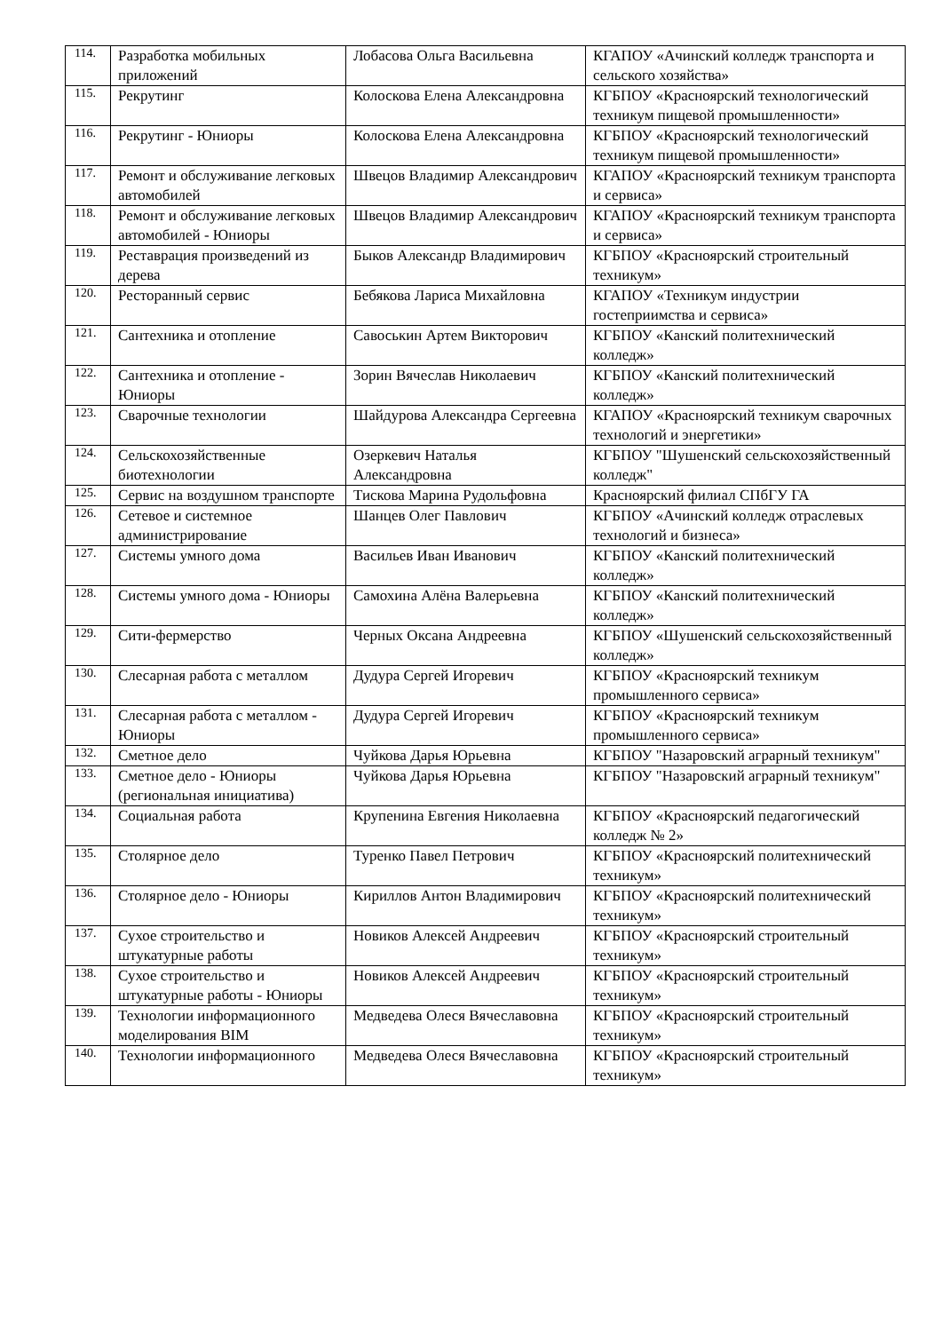| 114. | Разработка мобильных приложений | Лобасова Ольга Васильевна | КГАПОУ «Ачинский колледж транспорта и сельского хозяйства» |
| 115. | Рекрутинг | Колоскова Елена Александровна | КГБПОУ «Красноярский технологический техникум пищевой промышленности» |
| 116. | Рекрутинг - Юниоры | Колоскова Елена Александровна | КГБПОУ «Красноярский технологический техникум пищевой промышленности» |
| 117. | Ремонт и обслуживание легковых автомобилей | Швецов Владимир Александрович | КГАПОУ «Красноярский техникум транспорта и сервиса» |
| 118. | Ремонт и обслуживание легковых автомобилей - Юниоры | Швецов Владимир Александрович | КГАПОУ «Красноярский техникум транспорта и сервиса» |
| 119. | Реставрация произведений из дерева | Быков Александр Владимирович | КГБПОУ «Красноярский строительный техникум» |
| 120. | Ресторанный сервис | Бебякова Лариса Михайловна | КГАПОУ «Техникум индустрии гостеприимства и сервиса» |
| 121. | Сантехника и отопление | Савоськин Артем Викторович | КГБПОУ «Канский политехнический колледж» |
| 122. | Сантехника и отопление - Юниоры | Зорин Вячеслав Николаевич | КГБПОУ «Канский политехнический колледж» |
| 123. | Сварочные технологии | Шайдурова Александра Сергеевна | КГАПОУ «Красноярский техникум сварочных технологий и энергетики» |
| 124. | Сельскохозяйственные биотехнологии | Озеркевич Наталья Александровна | КГБПОУ "Шушенский сельскохозяйственный колледж" |
| 125. | Сервис на воздушном транспорте | Тискова Марина Рудольфовна | Красноярский филиал СПбГУ ГА |
| 126. | Сетевое и системное администрирование | Шанцев Олег Павлович | КГБПОУ «Ачинский колледж отраслевых технологий и бизнеса» |
| 127. | Системы умного дома | Васильев Иван Иванович | КГБПОУ «Канский политехнический колледж» |
| 128. | Системы умного дома - Юниоры | Самохина Алёна Валерьевна | КГБПОУ «Канский политехнический колледж» |
| 129. | Сити-фермерство | Черных Оксана Андреевна | КГБПОУ «Шушенский сельскохозяйственный колледж» |
| 130. | Слесарная работа с металлом | Дудура Сергей Игоревич | КГБПОУ «Красноярский техникум промышленного сервиса» |
| 131. | Слесарная работа с металлом - Юниоры | Дудура Сергей Игоревич | КГБПОУ «Красноярский техникум промышленного сервиса» |
| 132. | Сметное дело | Чуйкова Дарья Юрьевна | КГБПОУ "Назаровский аграрный техникум" |
| 133. | Сметное дело - Юниоры (региональная инициатива) | Чуйкова Дарья Юрьевна | КГБПОУ "Назаровский аграрный техникум" |
| 134. | Социальная работа | Крупенина Евгения Николаевна | КГБПОУ «Красноярский педагогический колледж № 2» |
| 135. | Столярное дело | Туренко Павел Петрович | КГБПОУ «Красноярский политехнический техникум» |
| 136. | Столярное дело - Юниоры | Кириллов Антон Владимирович | КГБПОУ «Красноярский политехнический техникум» |
| 137. | Сухое строительство и штукатурные работы | Новиков Алексей Андреевич | КГБПОУ «Красноярский строительный техникум» |
| 138. | Сухое строительство и штукатурные работы - Юниоры | Новиков Алексей Андреевич | КГБПОУ «Красноярский строительный техникум» |
| 139. | Технологии информационного моделирования BIM | Медведева Олеся Вячеславовна | КГБПОУ «Красноярский строительный техникум» |
| 140. | Технологии информационного | Медведева Олеся Вячеславовна | КГБПОУ «Красноярский строительный техникум» |